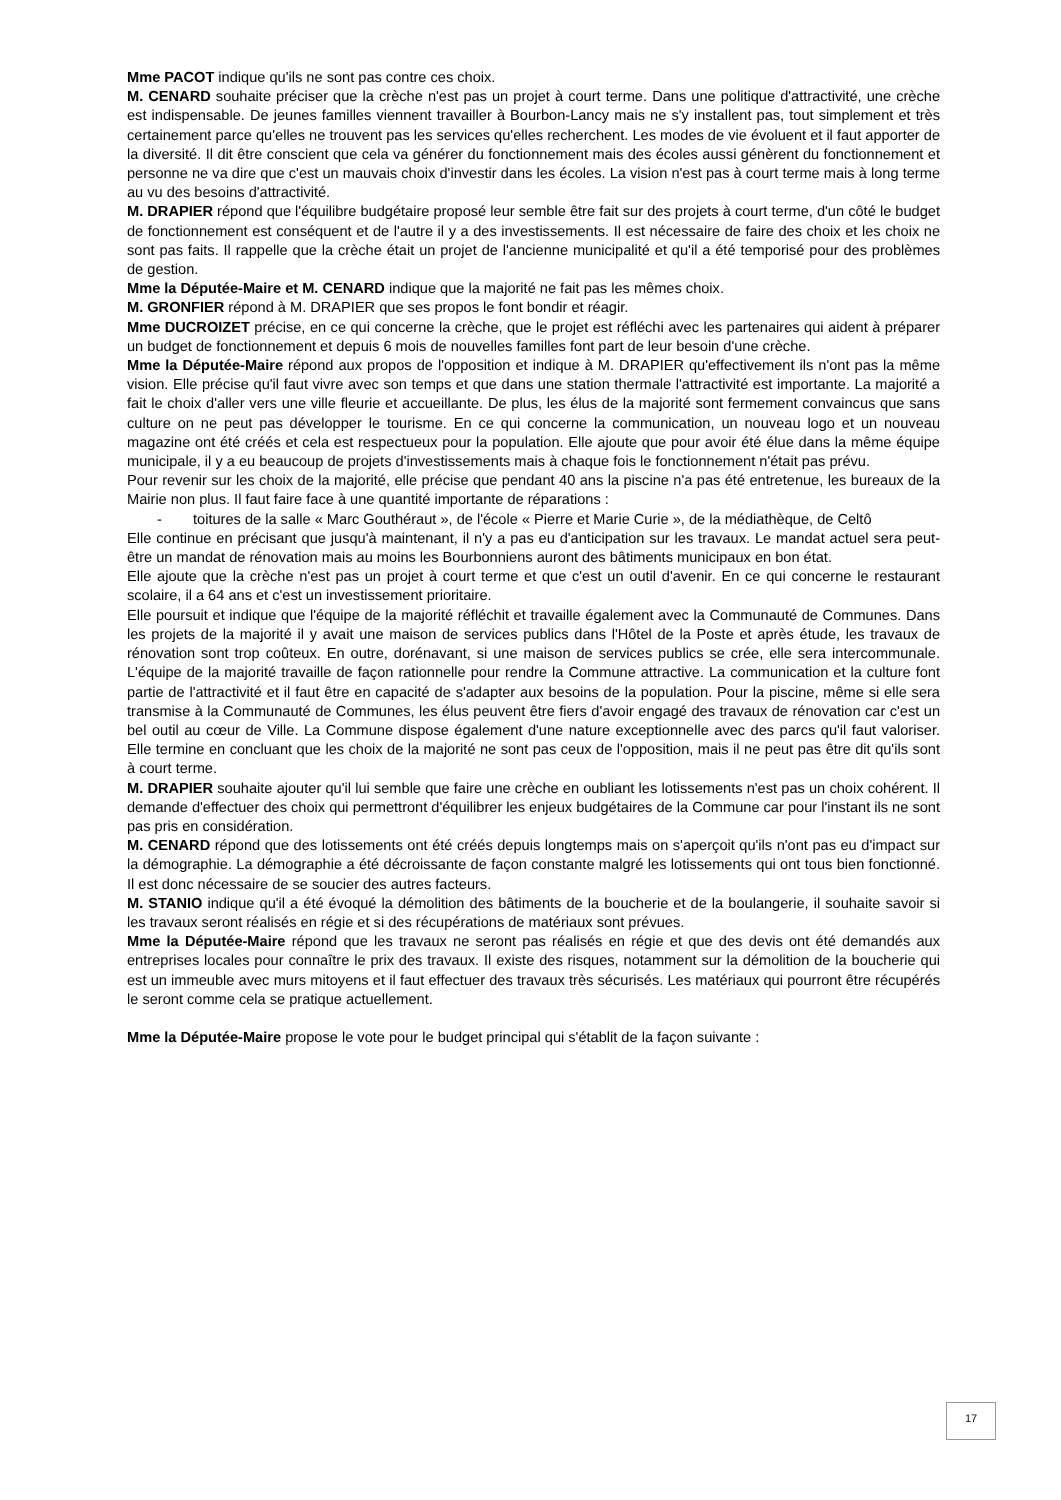Mme PACOT indique qu'ils ne sont pas contre ces choix.
M. CENARD souhaite préciser que la crèche n'est pas un projet à court terme. Dans une politique d'attractivité, une crèche est indispensable. De jeunes familles viennent travailler à Bourbon-Lancy mais ne s'y installent pas, tout simplement et très certainement parce qu'elles ne trouvent pas les services qu'elles recherchent. Les modes de vie évoluent et il faut apporter de la diversité. Il dit être conscient que cela va générer du fonctionnement mais des écoles aussi génèrent du fonctionnement et personne ne va dire que c'est un mauvais choix d'investir dans les écoles. La vision n'est pas à court terme mais à long terme au vu des besoins d'attractivité.
M. DRAPIER répond que l'équilibre budgétaire proposé leur semble être fait sur des projets à court terme, d'un côté le budget de fonctionnement est conséquent et de l'autre il y a des investissements. Il est nécessaire de faire des choix et les choix ne sont pas faits. Il rappelle que la crèche était un projet de l'ancienne municipalité et qu'il a été temporisé pour des problèmes de gestion.
Mme la Députée-Maire et M. CENARD indique que la majorité ne fait pas les mêmes choix.
M. GRONFIER répond à M. DRAPIER que ses propos le font bondir et réagir.
Mme DUCROIZET précise, en ce qui concerne la crèche, que le projet est réfléchi avec les partenaires qui aident à préparer un budget de fonctionnement et depuis 6 mois de nouvelles familles font part de leur besoin d'une crèche.
Mme la Députée-Maire répond aux propos de l'opposition et indique à M. DRAPIER qu'effectivement ils n'ont pas la même vision. Elle précise qu'il faut vivre avec son temps et que dans une station thermale l'attractivité est importante. La majorité a fait le choix d'aller vers une ville fleurie et accueillante. De plus, les élus de la majorité sont fermement convaincus que sans culture on ne peut pas développer le tourisme. En ce qui concerne la communication, un nouveau logo et un nouveau magazine ont été créés et cela est respectueux pour la population. Elle ajoute que pour avoir été élue dans la même équipe municipale, il y a eu beaucoup de projets d'investissements mais à chaque fois le fonctionnement n'était pas prévu.
Pour revenir sur les choix de la majorité, elle précise que pendant 40 ans la piscine n'a pas été entretenue, les bureaux de la Mairie non plus. Il faut faire face à une quantité importante de réparations :
- toitures de la salle « Marc Gouthéraut », de l'école « Pierre et Marie Curie », de la médiathèque, de Celtô
Elle continue en précisant que jusqu'à maintenant, il n'y a pas eu d'anticipation sur les travaux. Le mandat actuel sera peut-être un mandat de rénovation mais au moins les Bourbonniens auront des bâtiments municipaux en bon état.
Elle ajoute que la crèche n'est pas un projet à court terme et que c'est un outil d'avenir. En ce qui concerne le restaurant scolaire, il a 64 ans et c'est un investissement prioritaire.
Elle poursuit et indique que l'équipe de la majorité réfléchit et travaille également avec la Communauté de Communes. Dans les projets de la majorité il y avait une maison de services publics dans l'Hôtel de la Poste et après étude, les travaux de rénovation sont trop coûteux. En outre, dorénavant, si une maison de services publics se crée, elle sera intercommunale. L'équipe de la majorité travaille de façon rationnelle pour rendre la Commune attractive. La communication et la culture font partie de l'attractivité et il faut être en capacité de s'adapter aux besoins de la population. Pour la piscine, même si elle sera transmise à la Communauté de Communes, les élus peuvent être fiers d'avoir engagé des travaux de rénovation car c'est un bel outil au cœur de Ville. La Commune dispose également d'une nature exceptionnelle avec des parcs qu'il faut valoriser. Elle termine en concluant que les choix de la majorité ne sont pas ceux de l'opposition, mais il ne peut pas être dit qu'ils sont à court terme.
M. DRAPIER souhaite ajouter qu'il lui semble que faire une crèche en oubliant les lotissements n'est pas un choix cohérent. Il demande d'effectuer des choix qui permettront d'équilibrer les enjeux budgétaires de la Commune car pour l'instant ils ne sont pas pris en considération.
M. CENARD répond que des lotissements ont été créés depuis longtemps mais on s'aperçoit qu'ils n'ont pas eu d'impact sur la démographie. La démographie a été décroissante de façon constante malgré les lotissements qui ont tous bien fonctionné. Il est donc nécessaire de se soucier des autres facteurs.
M. STANIO indique qu'il a été évoqué la démolition des bâtiments de la boucherie et de la boulangerie, il souhaite savoir si les travaux seront réalisés en régie et si des récupérations de matériaux sont prévues.
Mme la Députée-Maire répond que les travaux ne seront pas réalisés en régie et que des devis ont été demandés aux entreprises locales pour connaître le prix des travaux. Il existe des risques, notamment sur la démolition de la boucherie qui est un immeuble avec murs mitoyens et il faut effectuer des travaux très sécurisés. Les matériaux qui pourront être récupérés le seront comme cela se pratique actuellement.
Mme la Députée-Maire propose le vote pour le budget principal qui s'établit de la façon suivante :
17